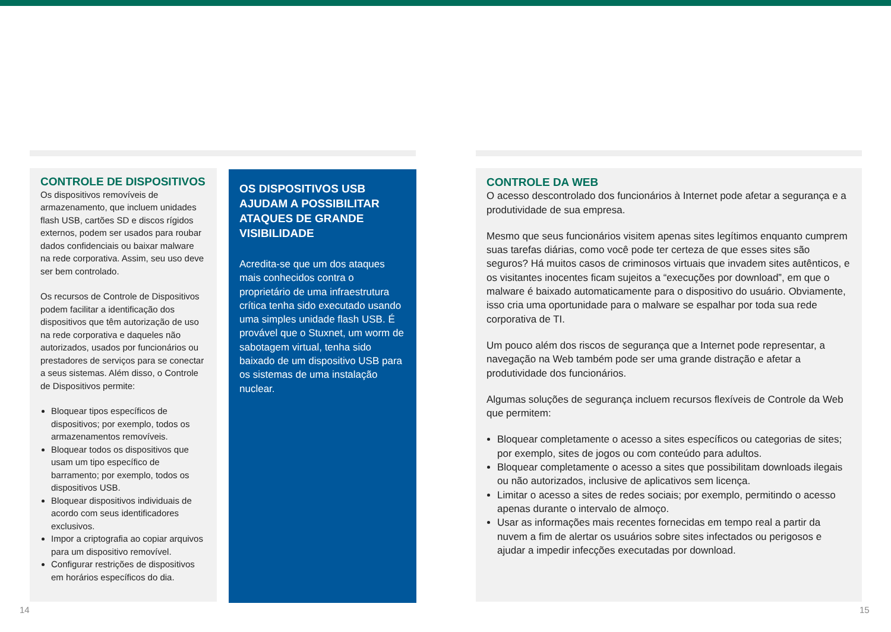CONTROLE DE DISPOSITIVOS
Os dispositivos removíveis de armazenamento, que incluem unidades flash USB, cartões SD e discos rígidos externos, podem ser usados para roubar dados confidenciais ou baixar malware na rede corporativa. Assim, seu uso deve ser bem controlado.
Os recursos de Controle de Dispositivos podem facilitar a identificação dos dispositivos que têm autorização de uso na rede corporativa e daqueles não autorizados, usados por funcionários ou prestadores de serviços para se conectar a seus sistemas. Além disso, o Controle de Dispositivos permite:
Bloquear tipos específicos de dispositivos; por exemplo, todos os armazenamentos removíveis.
Bloquear todos os dispositivos que usam um tipo específico de barramento; por exemplo, todos os dispositivos USB.
Bloquear dispositivos individuais de acordo com seus identificadores exclusivos.
Impor a criptografia ao copiar arquivos para um dispositivo removível.
Configurar restrições de dispositivos em horários específicos do dia.
OS DISPOSITIVOS USB AJUDAM A POSSIBILITAR ATAQUES DE GRANDE VISIBILIDADE
Acredita-se que um dos ataques mais conhecidos contra o proprietário de uma infraestrutura crítica tenha sido executado usando uma simples unidade flash USB. É provável que o Stuxnet, um worm de sabotagem virtual, tenha sido baixado de um dispositivo USB para os sistemas de uma instalação nuclear.
CONTROLE DA WEB
O acesso descontrolado dos funcionários à Internet pode afetar a segurança e a produtividade de sua empresa.
Mesmo que seus funcionários visitem apenas sites legítimos enquanto cumprem suas tarefas diárias, como você pode ter certeza de que esses sites são seguros? Há muitos casos de criminosos virtuais que invadem sites autênticos, e os visitantes inocentes ficam sujeitos a “execuções por download”, em que o malware é baixado automaticamente para o dispositivo do usuário. Obviamente, isso cria uma oportunidade para o malware se espalhar por toda sua rede corporativa de TI.
Um pouco além dos riscos de segurança que a Internet pode representar, a navegação na Web também pode ser uma grande distração e afetar a produtividade dos funcionários.
Algumas soluções de segurança incluem recursos flexíveis de Controle da Web que permitem:
Bloquear completamente o acesso a sites específicos ou categorias de sites; por exemplo, sites de jogos ou com conteúdo para adultos.
Bloquear completamente o acesso a sites que possibilitam downloads ilegais ou não autorizados, inclusive de aplicativos sem licença.
Limitar o acesso a sites de redes sociais; por exemplo, permitindo o acesso apenas durante o intervalo de almoço.
Usar as informações mais recentes fornecidas em tempo real a partir da nuvem a fim de alertar os usuários sobre sites infectados ou perigosos e ajudar a impedir infecções executadas por download.
14 15